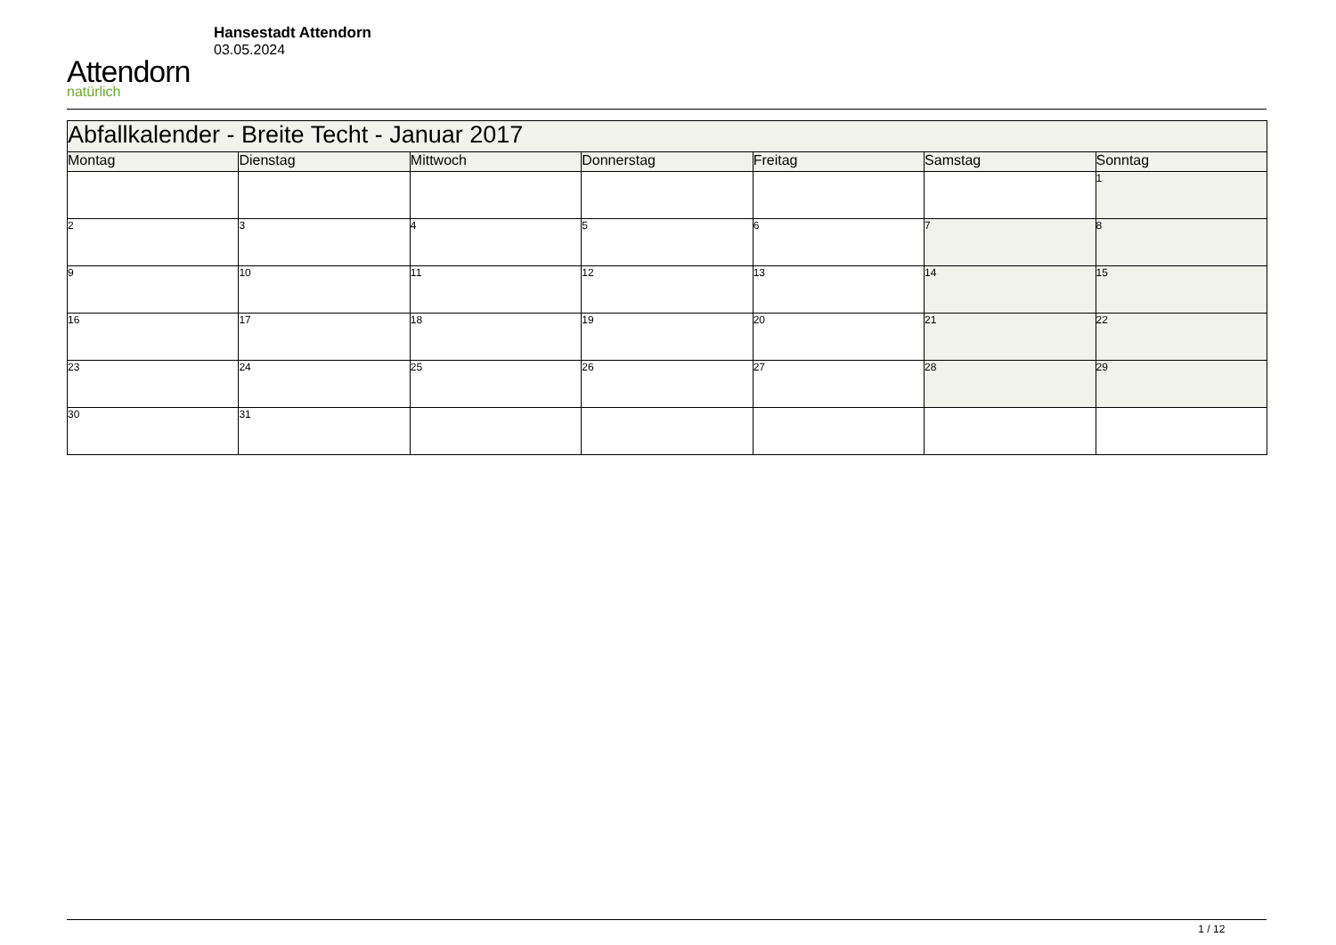Attendorn
natürlich
Hansestadt Attendorn
03.05.2024
| Abfallkalender - Breite Techt - Januar 2017 | | | | | | |
| Montag | Dienstag | Mittwoch | Donnerstag | Freitag | Samstag | Sonntag |
| | | | | | | 1 |
| 2 | 3 | 4 | 5 | 6 | 7 | 8 |
| 9 | 10 | 11 | 12 | 13 | 14 | 15 |
| 16 | 17 | 18 | 19 | 20 | 21 | 22 |
| 23 | 24 | 25 | 26 | 27 | 28 | 29 |
| 30 | 31 | | | | | |
1 / 12